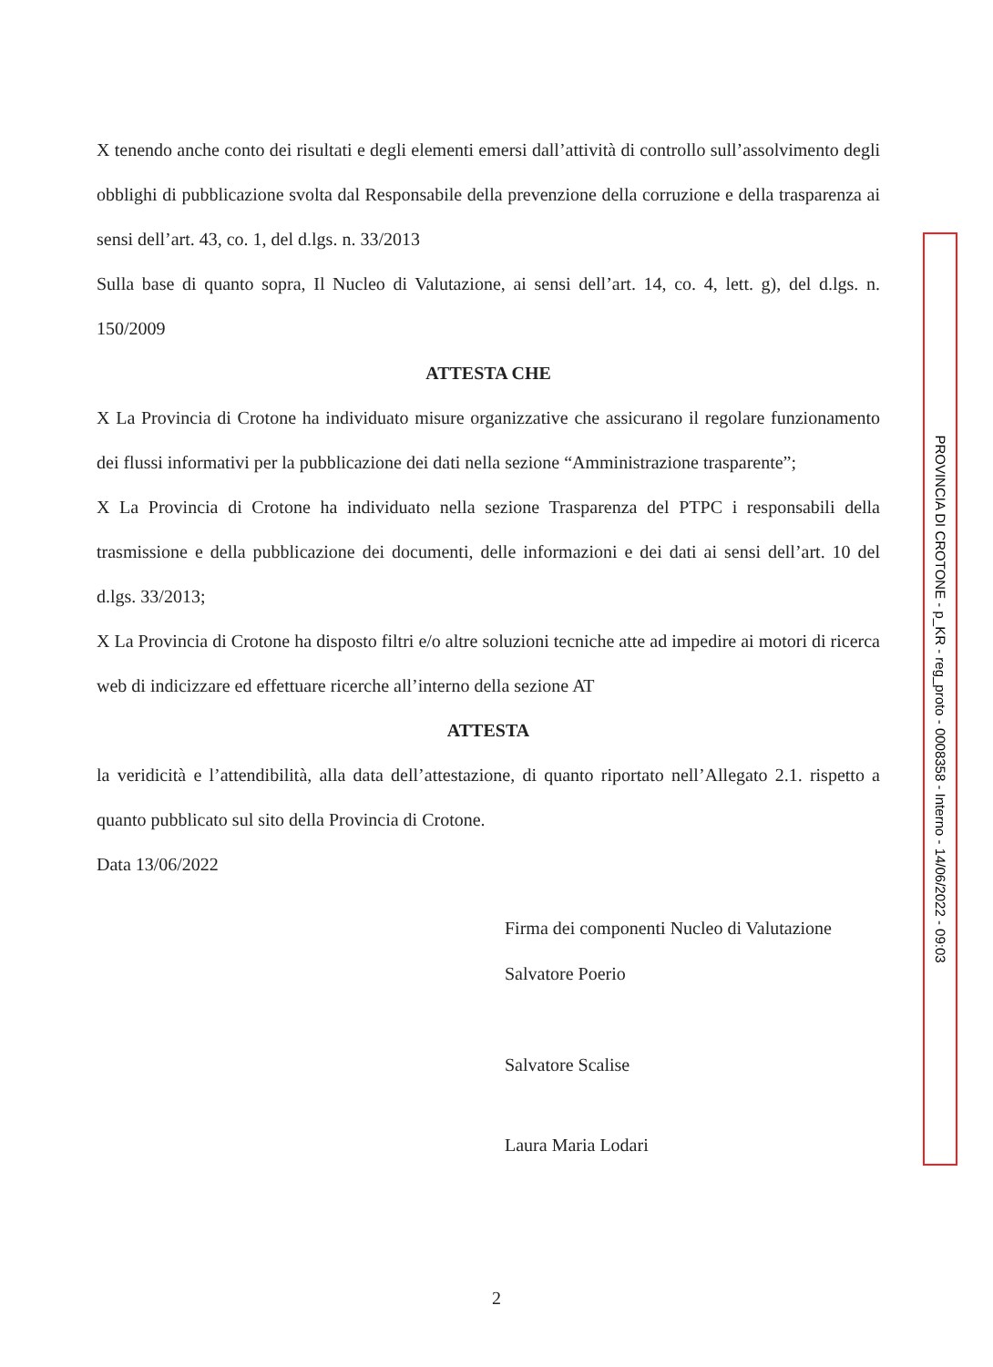X tenendo anche conto dei risultati e degli elementi emersi dall’attività di controllo sull’assolvimento degli obblighi di pubblicazione svolta dal Responsabile della prevenzione della corruzione e della trasparenza ai sensi dell’art. 43, co. 1, del d.lgs. n. 33/2013
Sulla base di quanto sopra, Il Nucleo di Valutazione, ai sensi dell’art. 14, co. 4, lett. g), del d.lgs. n. 150/2009
ATTESTA CHE
X La Provincia di Crotone ha individuato misure organizzative che assicurano il regolare funzionamento dei flussi informativi per la pubblicazione dei dati nella sezione “Amministrazione trasparente”;
X La Provincia di Crotone ha individuato nella sezione Trasparenza del PTPC i responsabili della trasmissione e della pubblicazione dei documenti, delle informazioni e dei dati ai sensi dell’art. 10 del d.lgs. 33/2013;
X La Provincia di Crotone ha disposto filtri e/o altre soluzioni tecniche atte ad impedire ai motori di ricerca web di indicizzare ed effettuare ricerche all’interno della sezione AT
ATTESTA
la veridicità e l’attendibilità, alla data dell’attestazione, di quanto riportato nell’Allegato 2.1. rispetto a quanto pubblicato sul sito della Provincia di Crotone.
Data 13/06/2022
Firma dei componenti Nucleo di Valutazione
Salvatore Poerio
Salvatore Scalise
Laura Maria Lodari
2
PROVINCIA DI CROTONE - p_KR - reg_proto - 0008358 - Interno - 14/06/2022 - 09:03